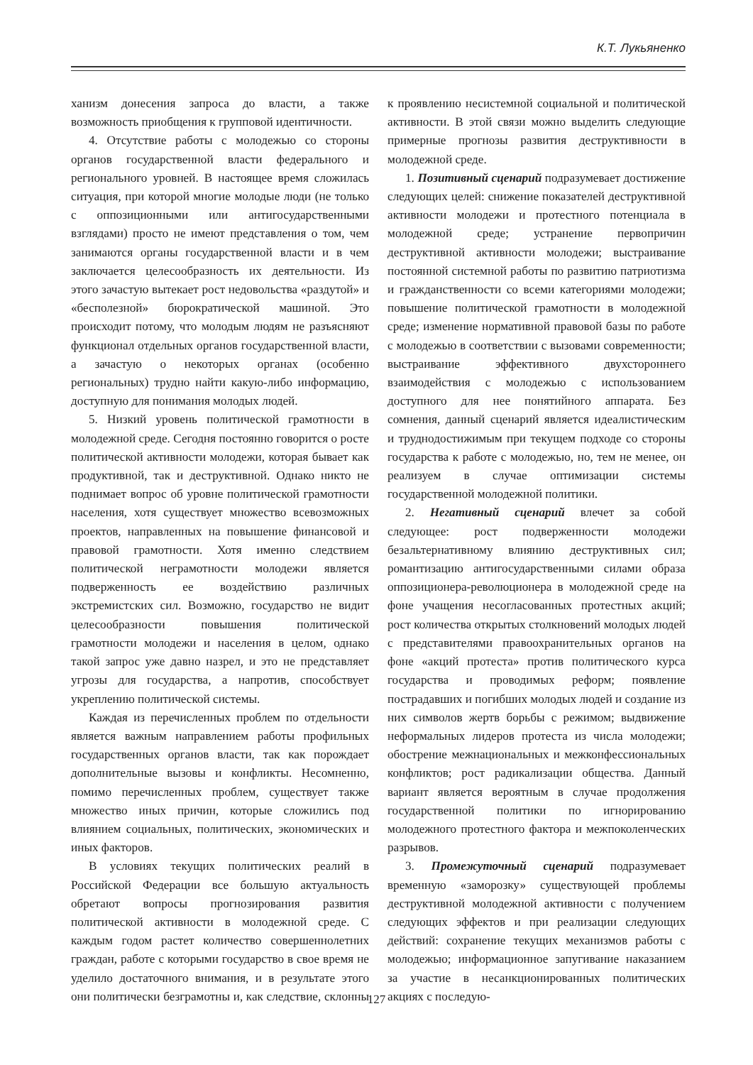К.Т. Лукьяненко
ханизм донесения запроса до власти, а также возможность приобщения к групповой идентичности.
4. Отсутствие работы с молодежью со стороны органов государственной власти федерального и регионального уровней. В настоящее время сложилась ситуация, при которой многие молодые люди (не только с оппозиционными или антигосударственными взглядами) просто не имеют представления о том, чем занимаются органы государственной власти и в чем заключается целесообразность их деятельности. Из этого зачастую вытекает рост недовольства «раздутой» и «бесполезной» бюрократической машиной. Это происходит потому, что молодым людям не разъясняют функционал отдельных органов государственной власти, а зачастую о некоторых органах (особенно региональных) трудно найти какую-либо информацию, доступную для понимания молодых людей.
5. Низкий уровень политической грамотности в молодежной среде. Сегодня постоянно говорится о росте политической активности молодежи, которая бывает как продуктивной, так и деструктивной. Однако никто не поднимает вопрос об уровне политической грамотности населения, хотя существует множество всевозможных проектов, направленных на повышение финансовой и правовой грамотности. Хотя именно следствием политической неграмотности молодежи является подверженность ее воздействию различных экстремистских сил. Возможно, государство не видит целесообразности повышения политической грамотности молодежи и населения в целом, однако такой запрос уже давно назрел, и это не представляет угрозы для государства, а напротив, способствует укреплению политической системы.
Каждая из перечисленных проблем по отдельности является важным направлением работы профильных государственных органов власти, так как порождает дополнительные вызовы и конфликты. Несомненно, помимо перечисленных проблем, существует также множество иных причин, которые сложились под влиянием социальных, политических, экономических и иных факторов.
В условиях текущих политических реалий в Российской Федерации все большую актуальность обретают вопросы прогнозирования развития политической активности в молодежной среде. С каждым годом растет количество совершеннолетних граждан, работе с которыми государство в свое время не уделило достаточного внимания, и в результате этого они политически безграмотны и, как следствие, склонны к проявлению несистемной социальной и политической активности. В этой связи можно выделить следующие примерные прогнозы развития деструктивности в молодежной среде.
1. Позитивный сценарий подразумевает достижение следующих целей: снижение показателей деструктивной активности молодежи и протестного потенциала в молодежной среде; устранение первопричин деструктивной активности молодежи; выстраивание постоянной системной работы по развитию патриотизма и гражданственности со всеми категориями молодежи; повышение политической грамотности в молодежной среде; изменение нормативной правовой базы по работе с молодежью в соответствии с вызовами современности; выстраивание эффективного двухстороннего взаимодействия с молодежью с использованием доступного для нее понятийного аппарата. Без сомнения, данный сценарий является идеалистическим и труднодостижимым при текущем подходе со стороны государства к работе с молодежью, но, тем не менее, он реализуем в случае оптимизации системы государственной молодежной политики.
2. Негативный сценарий влечет за собой следующее: рост подверженности молодежи безальтернативному влиянию деструктивных сил; романтизацию антигосударственными силами образа оппозиционера-революционера в молодежной среде на фоне учащения несогласованных протестных акций; рост количества открытых столкновений молодых людей с представителями правоохранительных органов на фоне «акций протеста» против политического курса государства и проводимых реформ; появление пострадавших и погибших молодых людей и создание из них символов жертв борьбы с режимом; выдвижение неформальных лидеров протеста из числа молодежи; обострение межнациональных и межконфессиональных конфликтов; рост радикализации общества. Данный вариант является вероятным в случае продолжения государственной политики по игнорированию молодежного протестного фактора и межпоколенческих разрывов.
3. Промежуточный сценарий подразумевает временную «заморозку» существующей проблемы деструктивной молодежной активности с получением следующих эффектов и при реализации следующих действий: сохранение текущих механизмов работы с молодежью; информационное запугивание наказанием за участие в несанкционированных политических акциях с последую-
127